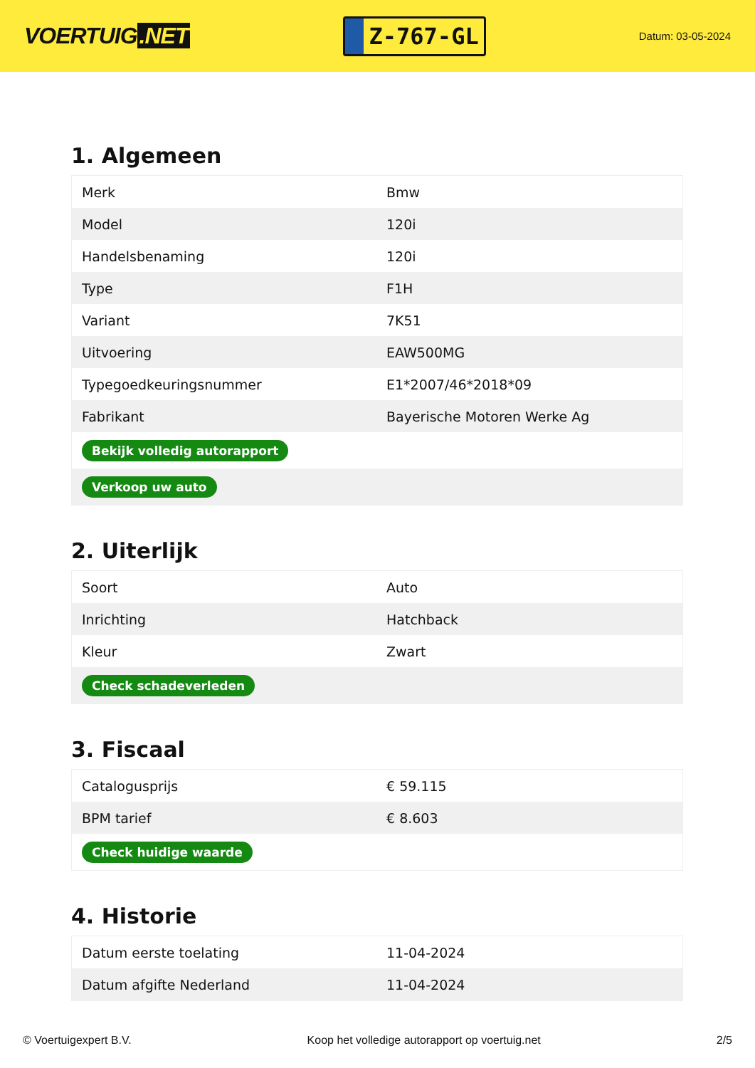VOERTUIG.NET
Z-767-GL
Datum: 03-05-2024
1. Algemeen
| Merk | Bmw |
| Model | 120i |
| Handelsbenaming | 120i |
| Type | F1H |
| Variant | 7K51 |
| Uitvoering | EAW500MG |
| Typegoedkeuringsnummer | E1*2007/46*2018*09 |
| Fabrikant | Bayerische Motoren Werke Ag |
| Bekijk volledig autorapport | |
| Verkoop uw auto | |
2. Uiterlijk
| Soort | Auto |
| Inrichting | Hatchback |
| Kleur | Zwart |
| Check schadeverleden | |
3. Fiscaal
| Catalogusprijs | € 59.115 |
| BPM tarief | € 8.603 |
| Check huidige waarde | |
4. Historie
| Datum eerste toelating | 11-04-2024 |
| Datum afgifte Nederland | 11-04-2024 |
© Voertuigexpert B.V. Koop het volledige autorapport op voertuig.net 2/5